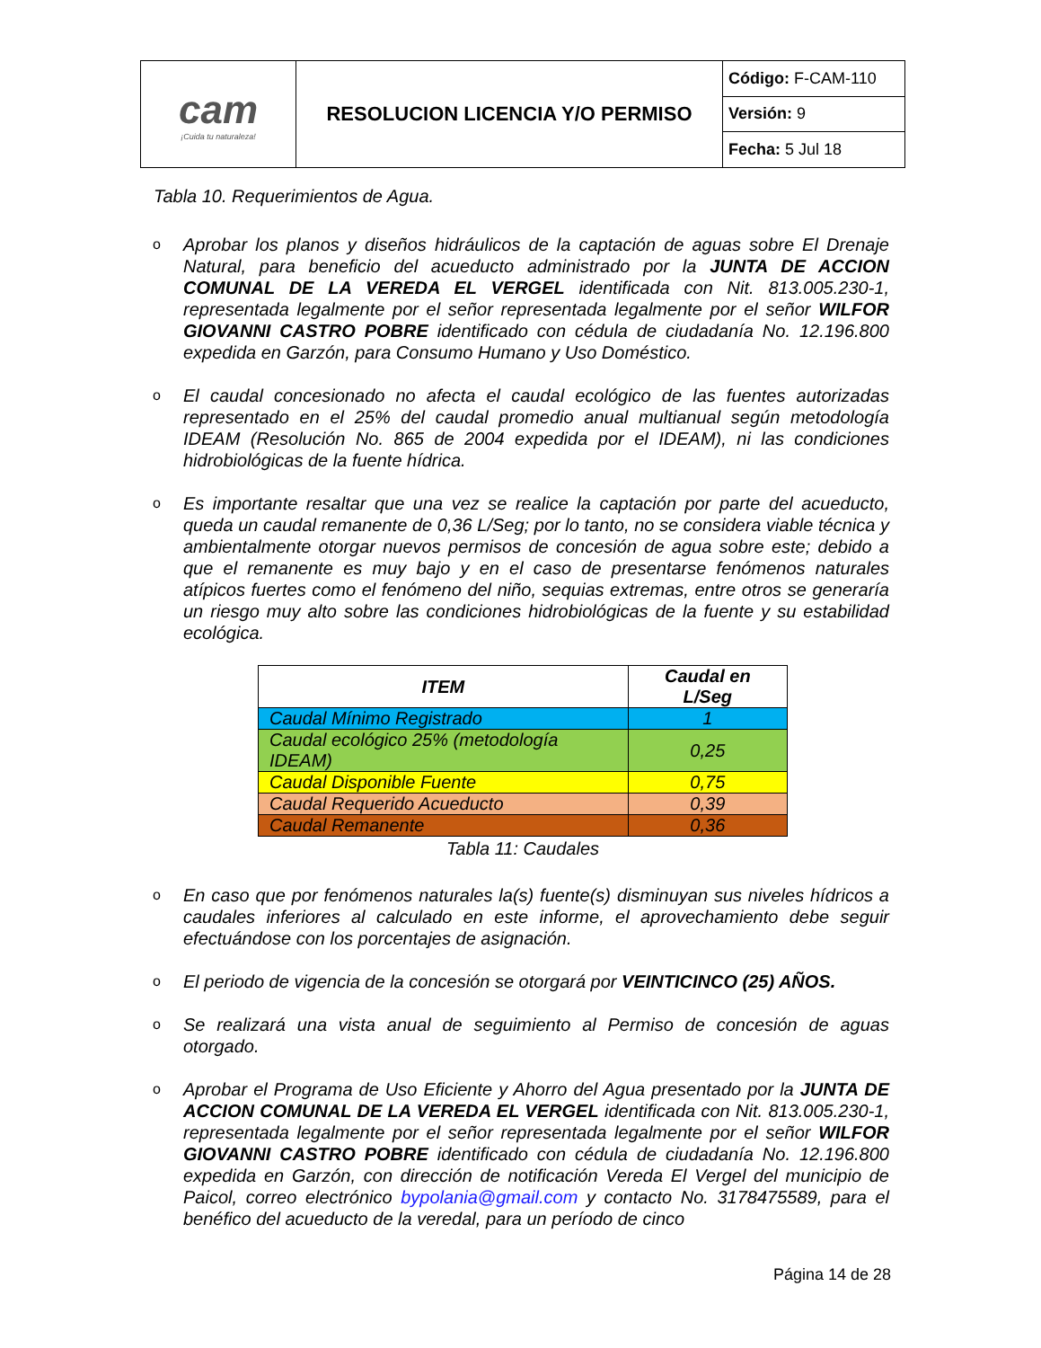| cam ¡Cuida tu naturaleza! | RESOLUCION LICENCIA Y/O PERMISO | Código: F-CAM-110 |
| | | Versión: 9 |
| | | Fecha: 5 Jul 18 |
Tabla 10. Requerimientos de Agua.
o
Aprobar los planos y diseños hidráulicos de la captación de aguas sobre El Drenaje Natural, para beneficio del acueducto administrado por la JUNTA DE ACCION COMUNAL DE LA VEREDA EL VERGEL identificada con Nit. 813.005.230-1, representada legalmente por el señor representada legalmente por el señor WILFOR GIOVANNI CASTRO POBRE identificado con cédula de ciudadanía No. 12.196.800 expedida en Garzón, para Consumo Humano y Uso Doméstico.
o
El caudal concesionado no afecta el caudal ecológico de las fuentes autorizadas representado en el 25% del caudal promedio anual multianual según metodología IDEAM (Resolución No. 865 de 2004 expedida por el IDEAM), ni las condiciones hidrobiológicas de la fuente hídrica.
o
Es importante resaltar que una vez se realice la captación por parte del acueducto, queda un caudal remanente de 0,36 L/Seg; por lo tanto, no se considera viable técnica y ambientalmente otorgar nuevos permisos de concesión de agua sobre este; debido a que el remanente es muy bajo y en el caso de presentarse fenómenos naturales atípicos fuertes como el fenómeno del niño, sequias extremas, entre otros se generaría un riesgo muy alto sobre las condiciones hidrobiológicas de la fuente y su estabilidad ecológica.
| ITEM | Caudal en L/Seg |
| --- | --- |
| Caudal Mínimo Registrado | 1 |
| Caudal ecológico 25% (metodología IDEAM) | 0,25 |
| Caudal Disponible Fuente | 0,75 |
| Caudal Requerido Acueducto | 0,39 |
| Caudal Remanente | 0,36 |
Tabla 11: Caudales
o
En caso que por fenómenos naturales la(s) fuente(s) disminuyan sus niveles hídricos a caudales inferiores al calculado en este informe, el aprovechamiento debe seguir efectuándose con los porcentajes de asignación.
o
El periodo de vigencia de la concesión se otorgará por VEINTICINCO (25) AÑOS.
o
Se realizará una vista anual de seguimiento al Permiso de concesión de aguas otorgado.
o
Aprobar el Programa de Uso Eficiente y Ahorro del Agua presentado por la JUNTA DE ACCION COMUNAL DE LA VEREDA EL VERGEL identificada con Nit. 813.005.230-1, representada legalmente por el señor representada legalmente por el señor WILFOR GIOVANNI CASTRO POBRE identificado con cédula de ciudadanía No. 12.196.800 expedida en Garzón, con dirección de notificación Vereda El Vergel del municipio de Paicol, correo electrónico bypolania@gmail.com y contacto No. 3178475589, para el benéfico del acueducto de la veredal, para un período de cinco
Página 14 de 28